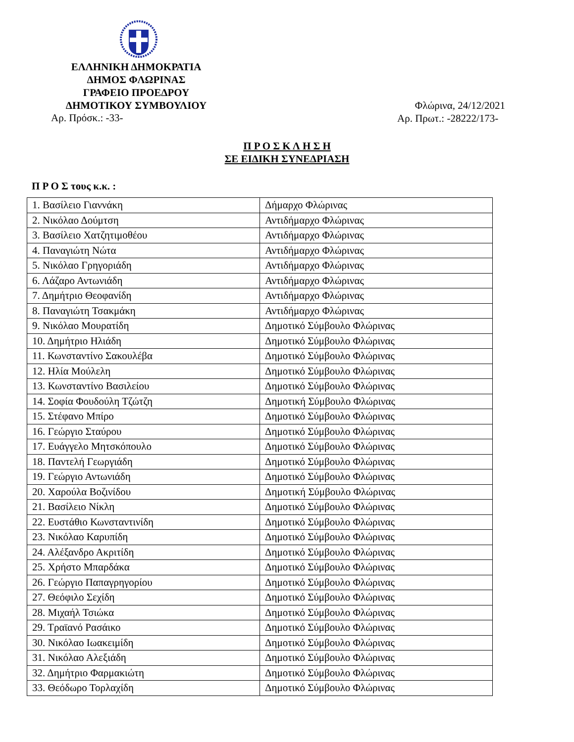ΕΛΛΗΝΙΚΗ ΔΗΜΟΚΡΑΤΙΑ
ΔΗΜΟΣ ΦΛΩΡΙΝΑΣ
ΓΡΑΦΕΙΟ ΠΡΟΕΔΡΟΥ
ΔΗΜΟΤΙΚΟΥ ΣΥΜΒΟΥΛΙΟΥ
Φλώρινα, 24/12/2021
Αρ. Πρόσκ.: -33-
Αρ. Πρωτ.: -28222/173-
Π Ρ Ο Σ Κ Λ Η Σ Η
ΣΕ ΕΙΔΙΚΗ ΣΥΝΕΔΡΙΑΣΗ
Π Ρ Ο Σ τους κ.κ. :
| 1. Βασίλειο Γιαννάκη | Δήμαρχο Φλώρινας |
| 2. Νικόλαο Δούμτση | Αντιδήμαρχο Φλώρινας |
| 3. Βασίλειο Χατζητιμοθέου | Αντιδήμαρχο Φλώρινας |
| 4. Παναγιώτη Νώτα | Αντιδήμαρχο Φλώρινας |
| 5. Νικόλαο Γρηγοριάδη | Αντιδήμαρχο Φλώρινας |
| 6. Λάζαρο Αντωνιάδη | Αντιδήμαρχο Φλώρινας |
| 7. Δημήτριο Θεοφανίδη | Αντιδήμαρχο Φλώρινας |
| 8. Παναγιώτη Τσακμάκη | Αντιδήμαρχο Φλώρινας |
| 9. Νικόλαο Μουρατίδη | Δημοτικό Σύμβουλο Φλώρινας |
| 10. Δημήτριο Ηλιάδη | Δημοτικό Σύμβουλο Φλώρινας |
| 11. Κωνσταντίνο Σακουλέβα | Δημοτικό Σύμβουλο Φλώρινας |
| 12. Ηλία Μούλελη | Δημοτικό Σύμβουλο Φλώρινας |
| 13. Κωνσταντίνο Βασιλείου | Δημοτικό Σύμβουλο Φλώρινας |
| 14. Σοφία Φουδούλη Τζώτζη | Δημοτική Σύμβουλο Φλώρινας |
| 15. Στέφανο Μπίρο | Δημοτικό Σύμβουλο Φλώρινας |
| 16. Γεώργιο Σταύρου | Δημοτικό Σύμβουλο Φλώρινας |
| 17. Ευάγγελο Μητσκόπουλο | Δημοτικό Σύμβουλο Φλώρινας |
| 18. Παντελή Γεωργιάδη | Δημοτικό Σύμβουλο Φλώρινας |
| 19. Γεώργιο Αντωνιάδη | Δημοτικό Σύμβουλο Φλώρινας |
| 20. Χαρούλα Βοζινίδου | Δημοτική Σύμβουλο Φλώρινας |
| 21. Βασίλειο Νίκλη | Δημοτικό Σύμβουλο Φλώρινας |
| 22. Ευστάθιο Κωνσταντινίδη | Δημοτικό Σύμβουλο Φλώρινας |
| 23. Νικόλαο Καρυπίδη | Δημοτικό Σύμβουλο Φλώρινας |
| 24. Αλέξανδρο Ακριτίδη | Δημοτικό Σύμβουλο Φλώρινας |
| 25. Χρήστο Μπαρδάκα | Δημοτικό Σύμβουλο Φλώρινας |
| 26. Γεώργιο Παπαγρηγορίου | Δημοτικό Σύμβουλο Φλώρινας |
| 27. Θεόφιλο Σεχίδη | Δημοτικό Σύμβουλο Φλώρινας |
| 28. Μιχαήλ Τσιώκα | Δημοτικό Σύμβουλο Φλώρινας |
| 29. Τραϊανό Ρασάικο | Δημοτικό Σύμβουλο Φλώρινας |
| 30. Νικόλαο Ιωακειμίδη | Δημοτικό Σύμβουλο Φλώρινας |
| 31. Νικόλαο Αλεξιάδη | Δημοτικό Σύμβουλο Φλώρινας |
| 32. Δημήτριο Φαρμακιώτη | Δημοτικό Σύμβουλο Φλώρινας |
| 33. Θεόδωρο Τορλαχίδη | Δημοτικό Σύμβουλο Φλώρινας |